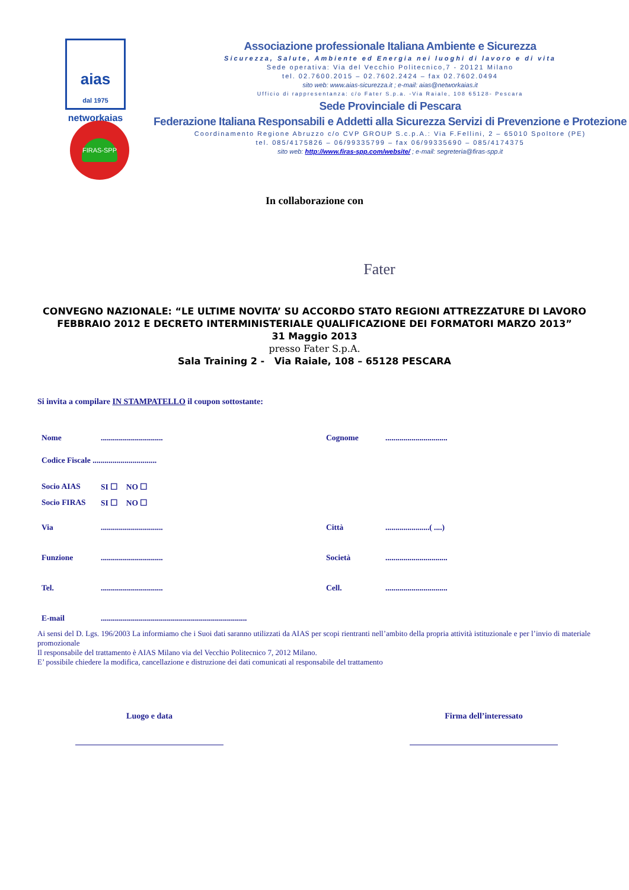aias
dal 1975
networkaias
FIRAS-SPP
Associazione professionale Italiana Ambiente e Sicurezza
Sicurezza, Salute, Ambiente ed Energia nei luoghi di lavoro e di vita
Sede operativa: Via del Vecchio Politecnico,7 - 20121 Milano
tel. 02.7600.2015 – 02.7602.2424 – fax 02.7602.0494
sito web: www.aias-sicurezza.it ; e-mail: aias@networkaias.it
Ufficio di rappresentanza: c/o Fater S.p.a. -Via Raiale, 108 65128- Pescara
Sede Provinciale di Pescara
Federazione Italiana Responsabili e Addetti alla Sicurezza Servizi di Prevenzione e Protezione
Coordinamento Regione Abruzzo c/o CVP GROUP S.c.p.A.: Via F.Fellini, 2 – 65010 Spoltore (PE)
tel. 085/4175826 – 06/99335799 – fax 06/99335690 – 085/4174375
sito web: http://www.firas-spp.com/website/ ; e-mail: segreteria@firas-spp.it
In collaborazione con
Fater
CONVEGNO NAZIONALE: “LE ULTIME NOVITA’ SU ACCORDO STATO REGIONI ATTREZZATURE DI LAVORO FEBBRAIO 2012 E DECRETO INTERMINISTERIALE QUALIFICAZIONE DEI FORMATORI MARZO 2013”
31 Maggio 2013
presso Fater S.p.A.
Sala Training 2 - Via Raiale, 108 – 65128 PESCARA
Si invita a compilare IN STAMPATELLO il coupon sottostante:
Nome............................... Cognome...............................
Codice Fiscale ................................
Socio AIAS SI ☐ NO ☐
Socio FIRAS SI ☐ NO ☐
Via............................... Città......................( ....)
Funzione............................... Società...............................
Tel................................ Cell................................
E-mail.........................................................................
Ai sensi del D. Lgs. 196/2003 La informiamo che i Suoi dati saranno utilizzati da AIAS per scopi rientranti nell’ambito della propria attività istituzionale e per l’invio di materiale promozionale
Il responsabile del trattamento è AIAS Milano via del Vecchio Politecnico 7, 2012 Milano.
E’ possibile chiedere la modifica, cancellazione e distruzione dei dati comunicati al responsabile del trattamento
Luogo e data Firma dell’interessato